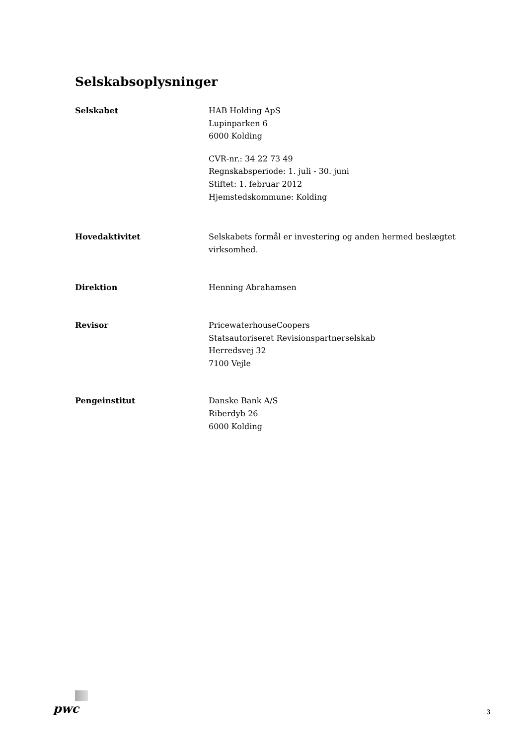Selskabsoplysninger
Selskabet HAB Holding ApS
Lupinparken 6
6000 Kolding
CVR-nr.: 34 22 73 49
Regnskabsperiode: 1. juli - 30. juni
Stiftet: 1. februar 2012
Hjemstedskommune: Kolding
Hovedaktivitet Selskabets formål er investering og anden hermed beslægtet virksomhed.
Direktion Henning Abrahamsen
Revisor PricewaterhouseCoopers
Statsautoriseret Revisionspartnerselskab
Herredsvej 32
7100 Vejle
Pengeinstitut Danske Bank A/S
Riberdyb 26
6000 Kolding
pwc
3